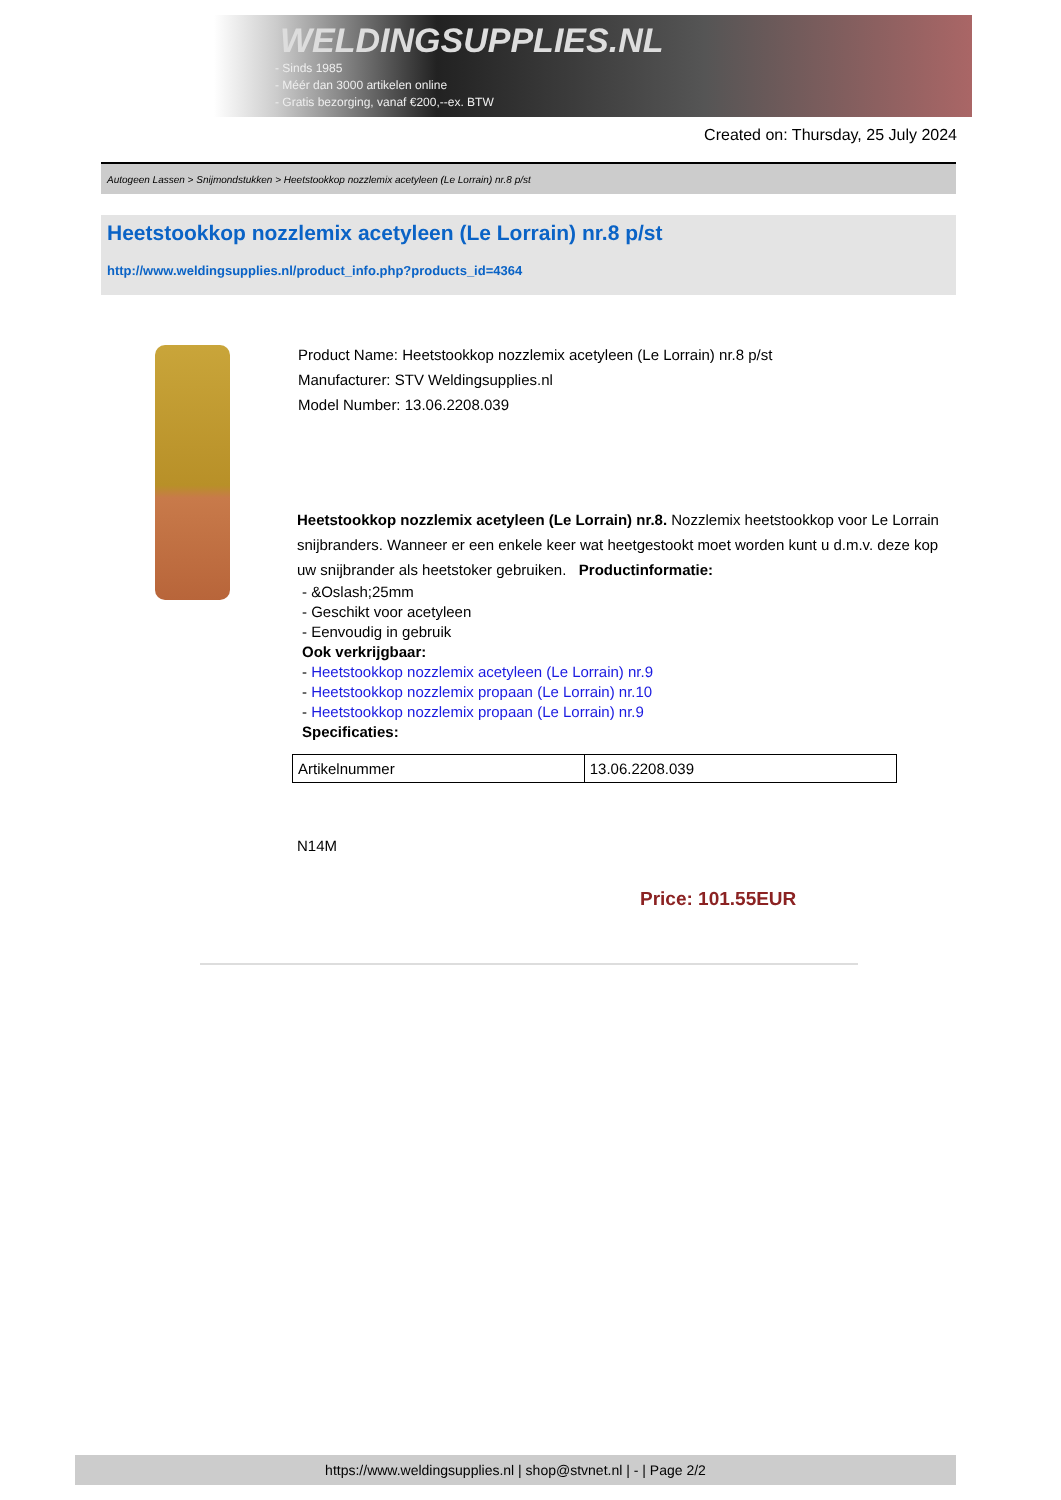WELDINGSUPPLIES.NL
- Sinds 1985
- Méér dan 3000 artikelen online
- Gratis bezorging, vanaf €200,--ex. BTW
Created on: Thursday, 25 July 2024
Autogeen Lassen > Snijmondstukken > Heetstookkop nozzlemix acetyleen (Le Lorrain) nr.8 p/st
Heetstookkop nozzlemix acetyleen (Le Lorrain) nr.8 p/st
http://www.weldingsupplies.nl/product_info.php?products_id=4364
Product Name: Heetstookkop nozzlemix acetyleen (Le Lorrain) nr.8 p/st
Manufacturer: STV Weldingsupplies.nl
Model Number: 13.06.2208.039
Heetstookkop nozzlemix acetyleen (Le Lorrain) nr.8. Nozzlemix heetstookkop voor Le Lorrain snijbranders. Wanneer er een enkele keer wat heetgestookt moet worden kunt u d.m.v. deze kop uw snijbrander als heetstoker gebruiken. Productinformatie:
- &Oslash;25mm
- Geschikt voor acetyleen
- Eenvoudig in gebruik
Ook verkrijgbaar:
- Heetstookkop nozzlemix acetyleen (Le Lorrain) nr.9
- Heetstookkop nozzlemix propaan (Le Lorrain) nr.10
- Heetstookkop nozzlemix propaan (Le Lorrain) nr.9
Specificaties:
| Artikelnummer | 13.06.2208.039 |
N14M
Price: 101.55EUR
https://www.weldingsupplies.nl | shop@stvnet.nl | - | Page 2/2